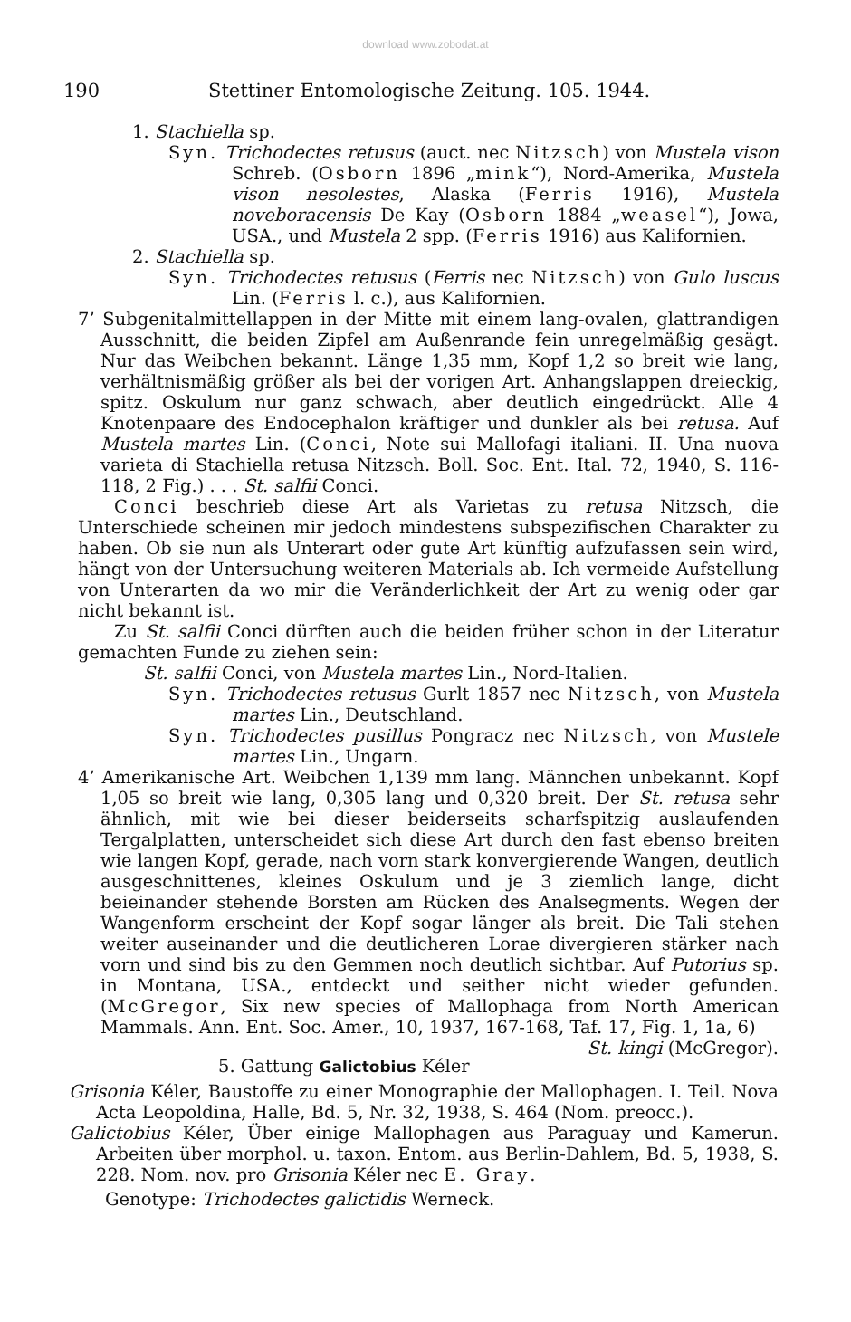download www.zobodat.at
190 Stettiner Entomologische Zeitung. 105. 1944.
1. Stachiella sp.
Syn. Trichodectes retusus (auct. nec Nitzsch) von Mustela vison Schreb. (Osborn 1896 „mink“), Nord-Amerika, Mustela vison nesolestes, Alaska (Ferris 1916), Mustela noveboracensis De Kay (Osborn 1884 „weasel“), Jowa, USA., und Mustela 2 spp. (Ferris 1916) aus Kalifornien.
2. Stachiella sp.
Syn. Trichodectes retusus (Ferris nec Nitzsch) von Gulo luscus Lin. (Ferris l. c.), aus Kalifornien.
7’ Subgenitalmittellappen in der Mitte mit einem lang-ovalen, glattrandigen Ausschnitt, die beiden Zipfel am Außenrande fein unregelmäßig gesägt. Nur das Weibchen bekannt. Länge 1,35 mm, Kopf 1,2 so breit wie lang, verhältnismäßig größer als bei der vorigen Art. Anhangslappen dreieckig, spitz. Oskulum nur ganz schwach, aber deutlich eingedrückt. Alle 4 Knotenpaare des Endocephalon kräftiger und dunkler als bei retusa. Auf Mustela martes Lin. (Conci, Note sui Mallofagi italiani. II. Una nuova varieta di Stachiella retusa Nitzsch. Boll. Soc. Ent. Ital. 72, 1940, S. 116-118, 2 Fig.) . . . St. salfii Conci.
Conci beschrieb diese Art als Varietas zu retusa Nitzsch, die Unterschiede scheinen mir jedoch mindestens subspezifischen Charakter zu haben. Ob sie nun als Unterart oder gute Art künftig aufzufassen sein wird, hängt von der Untersuchung weiteren Materials ab. Ich vermeide Aufstellung von Unterarten da wo mir die Veränderlichkeit der Art zu wenig oder gar nicht bekannt ist.
Zu St. salfii Conci dürften auch die beiden früher schon in der Literatur gemachten Funde zu ziehen sein:
St. salfii Conci, von Mustela martes Lin., Nord-Italien.
Syn. Trichodectes retusus Gurlt 1857 nec Nitzsch, von Mustela martes Lin., Deutschland.
Syn. Trichodectes pusillus Pongracz nec Nitzsch, von Mustele martes Lin., Ungarn.
4’ Amerikanische Art. Weibchen 1,139 mm lang. Männchen unbekannt. Kopf 1,05 so breit wie lang, 0,305 lang und 0,320 breit. Der St. retusa sehr ähnlich, mit wie bei dieser beiderseits scharfspitzig auslaufenden Tergalplatten, unterscheidet sich diese Art durch den fast ebenso breiten wie langen Kopf, gerade, nach vorn stark konvergierende Wangen, deutlich ausgeschnittenes, kleines Oskulum und je 3 ziemlich lange, dicht beieinander stehende Borsten am Rücken des Analsegments. Wegen der Wangenform erscheint der Kopf sogar länger als breit. Die Tali stehen weiter auseinander und die deutlicheren Lorae divergieren stärker nach vorn und sind bis zu den Gemmen noch deutlich sichtbar. Auf Putorius sp. in Montana, USA., entdeckt und seither nicht wieder gefunden. (McGregor, Six new species of Mallophaga from North American Mammals. Ann. Ent. Soc. Amer., 10, 1937, 167-168, Taf. 17, Fig. 1, 1a, 6) St. kingi (McGregor).
5. Gattung Galictobius Kéler
Grisonia Kéler, Baustoffe zu einer Monographie der Mallophagen. I. Teil. Nova Acta Leopoldina, Halle, Bd. 5, Nr. 32, 1938, S. 464 (Nom. preocc.).
Galictobius Kéler, Über einige Mallophagen aus Paraguay und Kamerun. Arbeiten über morphol. u. taxon. Entom. aus Berlin-Dahlem, Bd. 5, 1938, S. 228. Nom. nov. pro Grisonia Kéler nec E. Gray.
Genotype: Trichodectes galictidis Werneck.